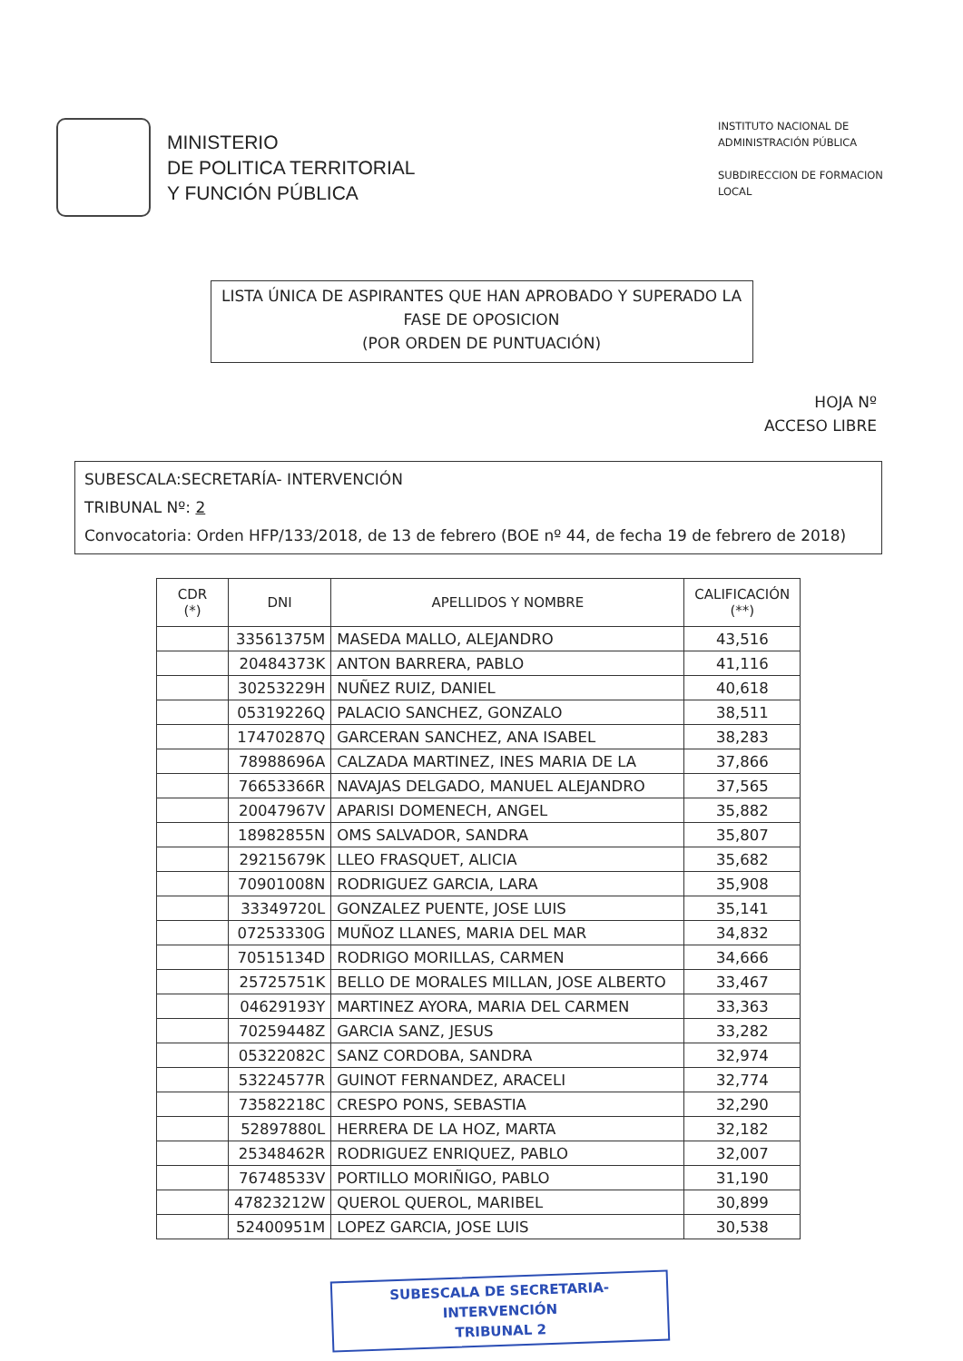MINISTERIO
DE POLITICA TERRITORIAL
Y FUNCIÓN PÚBLICA
INSTITUTO NACIONAL DE ADMINISTRACIÓN PÚBLICA
SUBDIRECCION DE FORMACION LOCAL
LISTA ÚNICA DE ASPIRANTES QUE HAN APROBADO Y SUPERADO LA
FASE DE OPOSICION
(POR ORDEN DE PUNTUACIÓN)
HOJA Nº
ACCESO LIBRE
SUBESCALA:SECRETARÍA- INTERVENCIÓN
TRIBUNAL Nº: 2
Convocatoria: Orden HFP/133/2018, de 13 de febrero (BOE nº 44, de fecha 19 de febrero de 2018)
| CDR (*) | DNI | APELLIDOS Y NOMBRE | CALIFICACIÓN (**) |
| --- | --- | --- | --- |
| | 33561375M | MASEDA MALLO, ALEJANDRO | 43,516 |
| | 20484373K | ANTON BARRERA, PABLO | 41,116 |
| | 30253229H | NUÑEZ RUIZ, DANIEL | 40,618 |
| | 05319226Q | PALACIO SANCHEZ, GONZALO | 38,511 |
| | 17470287Q | GARCERAN SANCHEZ, ANA ISABEL | 38,283 |
| | 78988696A | CALZADA MARTINEZ, INES MARIA DE LA | 37,866 |
| | 76653366R | NAVAJAS DELGADO, MANUEL ALEJANDRO | 37,565 |
| | 20047967V | APARISI DOMENECH, ANGEL | 35,882 |
| | 18982855N | OMS SALVADOR, SANDRA | 35,807 |
| | 29215679K | LLEO FRASQUET, ALICIA | 35,682 |
| | 70901008N | RODRIGUEZ GARCIA, LARA | 35,908 |
| | 33349720L | GONZALEZ PUENTE, JOSE LUIS | 35,141 |
| | 07253330G | MUÑOZ LLANES, MARIA DEL MAR | 34,832 |
| | 70515134D | RODRIGO MORILLAS, CARMEN | 34,666 |
| | 25725751K | BELLO DE MORALES MILLAN, JOSE ALBERTO | 33,467 |
| | 04629193Y | MARTINEZ AYORA, MARIA DEL CARMEN | 33,363 |
| | 70259448Z | GARCIA SANZ, JESUS | 33,282 |
| | 05322082C | SANZ CORDOBA, SANDRA | 32,974 |
| | 53224577R | GUINOT FERNANDEZ, ARACELI | 32,774 |
| | 73582218C | CRESPO PONS, SEBASTIA | 32,290 |
| | 52897880L | HERRERA DE LA HOZ, MARTA | 32,182 |
| | 25348462R | RODRIGUEZ ENRIQUEZ, PABLO | 32,007 |
| | 76748533V | PORTILLO MORIÑIGO, PABLO | 31,190 |
| | 47823212W | QUEROL QUEROL, MARIBEL | 30,899 |
| | 52400951M | LOPEZ GARCIA, JOSE LUIS | 30,538 |
SUBESCALA DE SECRETARIA-INTERVENCIÓN
TRIBUNAL 2